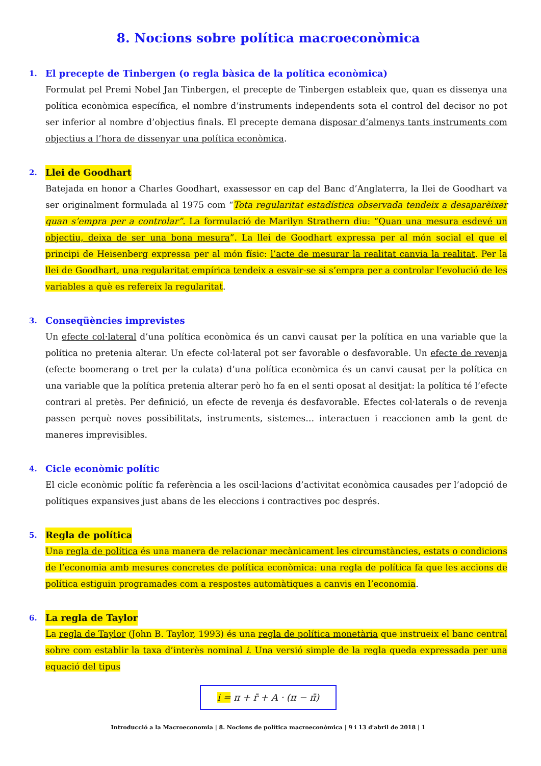8. Nocions sobre política macroeconòmica
1. El precepte de Tinbergen (o regla bàsica de la política econòmica)
Formulat pel Premi Nobel Jan Tinbergen, el precepte de Tinbergen estableix que, quan es dissenya una política econòmica específica, el nombre d’instruments independents sota el control del decisor no pot ser inferior al nombre d’objectius finals. El precepte demana disposar d’almenys tants instruments com objectius a l’hora de dissenyar una política econòmica.
2. Llei de Goodhart
Batejada en honor a Charles Goodhart, exassessor en cap del Banc d’Anglaterra, la llei de Goodhart va ser originalment formulada al 1975 com “Tota regularitat estadística observada tendeix a desaparèixer quan s’empra per a controlar”. La formulació de Marilyn Strathern diu: “Quan una mesura esdevé un objectiu, deixa de ser una bona mesura”. La llei de Goodhart expressa per al món social el que el principi de Heisenberg expressa per al món físic: l’acte de mesurar la realitat canvia la realitat. Per la llei de Goodhart, una regularitat empírica tendeix a esvair-se si s’empra per a controlar l’evolució de les variables a què es refereix la regularitat.
3. Conseqüències imprevistes
Un efecte col·lateral d’una política econòmica és un canvi causat per la política en una variable que la política no pretenia alterar. Un efecte col·lateral pot ser favorable o desfavorable. Un efecte de revenja (efecte boomerang o tret per la culata) d’una política econòmica és un canvi causat per la política en una variable que la política pretenia alterar però ho fa en el senti oposat al desitjat: la política té l’efecte contrari al pretès. Per definició, un efecte de revenja és desfavorable. Efectes col·laterals o de revenja passen perquè noves possibilitats, instruments, sistemes… interactuen i reaccionen amb la gent de maneres imprevisibles.
4. Cicle econòmic polític
El cicle econòmic polític fa referència a les oscil·lacions d’activitat econòmica causades per l’adopció de polítiques expansives just abans de les eleccions i contractives poc després.
5. Regla de política
Una regla de política és una manera de relacionar mecànicament les circumstàncies, estats o condicions de l’economia amb mesures concretes de política econòmica: una regla de política fa que les accions de política estiguin programades com a respostes automàtiques a canvis en l’economia.
6. La regla de Taylor
La regla de Taylor (John B. Taylor, 1993) és una regla de política monetària que instrueix el banc central sobre com establir la taxa d’interès nominal i. Una versió simple de la regla queda expressada per una equació del tipus
i = π + r̄ + A · (π − π̄)
Introducció a la Macroeconomia | 8. Nocions de política macroeconòmica | 9 i 13 d'abril de 2018 | 1